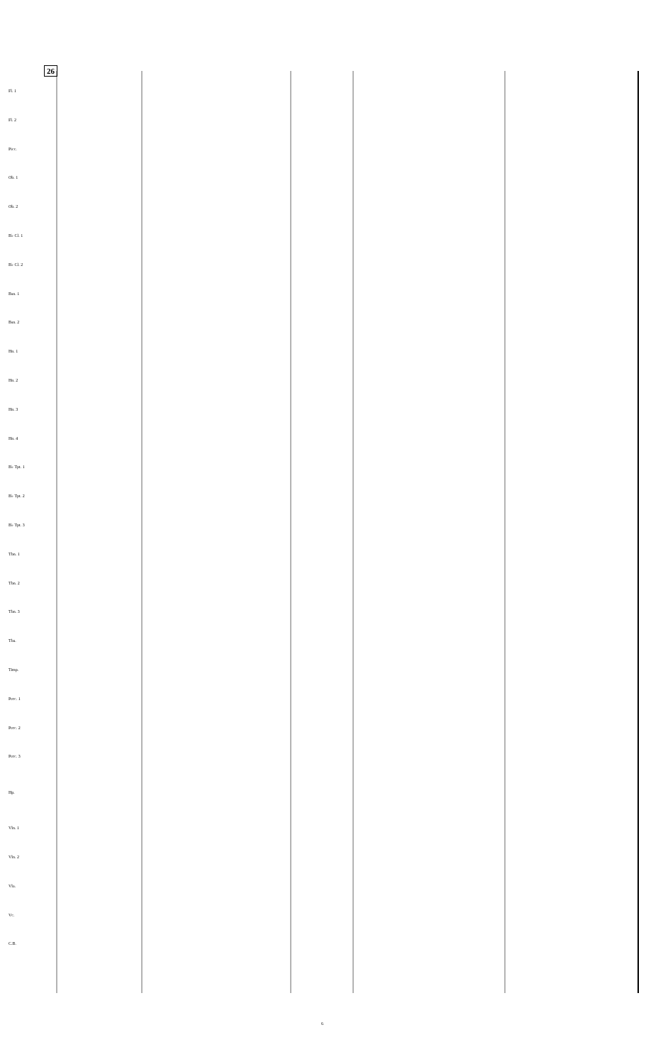26
Fl. 1
Fl. 2
Picc.
Ob. 1
Ob. 2
B♭ Cl. 1
B♭ Cl. 2
Bsn. 1
Bsn. 2
Hn. 1
Hn. 2
Hn. 3
Hn. 4
B♭ Tpt. 1
B♭ Tpt. 2
B♭ Tpt. 3
Tbn. 1
Tbn. 2
Tbn. 3
Tba.
Timp.
Perc. 1
Perc. 2
Perc. 3
Hp.
Vln. 1
Vln. 2
Vla.
Vc.
C.B.
6